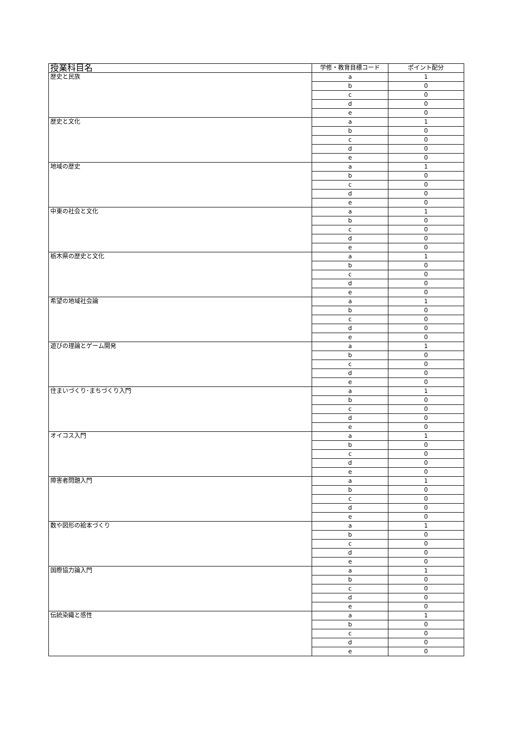| 授業科目名 | 学修・教育目標コード | ポイント配分 |
| --- | --- | --- |
| 歴史と民族 | a | 1 |
| | b | 0 |
| | c | 0 |
| | d | 0 |
| | e | 0 |
| 歴史と文化 | a | 1 |
| | b | 0 |
| | c | 0 |
| | d | 0 |
| | e | 0 |
| 地域の歴史 | a | 1 |
| | b | 0 |
| | c | 0 |
| | d | 0 |
| | e | 0 |
| 中東の社会と文化 | a | 1 |
| | b | 0 |
| | c | 0 |
| | d | 0 |
| | e | 0 |
| 栃木県の歴史と文化 | a | 1 |
| | b | 0 |
| | c | 0 |
| | d | 0 |
| | e | 0 |
| 希望の地域社会論 | a | 1 |
| | b | 0 |
| | c | 0 |
| | d | 0 |
| | e | 0 |
| 遊びの理論とゲーム開発 | a | 1 |
| | b | 0 |
| | c | 0 |
| | d | 0 |
| | e | 0 |
| 住まいづくり･まちづくり入門 | a | 1 |
| | b | 0 |
| | c | 0 |
| | d | 0 |
| | e | 0 |
| オイコス入門 | a | 1 |
| | b | 0 |
| | c | 0 |
| | d | 0 |
| | e | 0 |
| 障害者問題入門 | a | 1 |
| | b | 0 |
| | c | 0 |
| | d | 0 |
| | e | 0 |
| 数や図形の絵本づくり | a | 1 |
| | b | 0 |
| | c | 0 |
| | d | 0 |
| | e | 0 |
| 国際協力論入門 | a | 1 |
| | b | 0 |
| | c | 0 |
| | d | 0 |
| | e | 0 |
| 伝統染織と感性 | a | 1 |
| | b | 0 |
| | c | 0 |
| | d | 0 |
| | e | 0 |